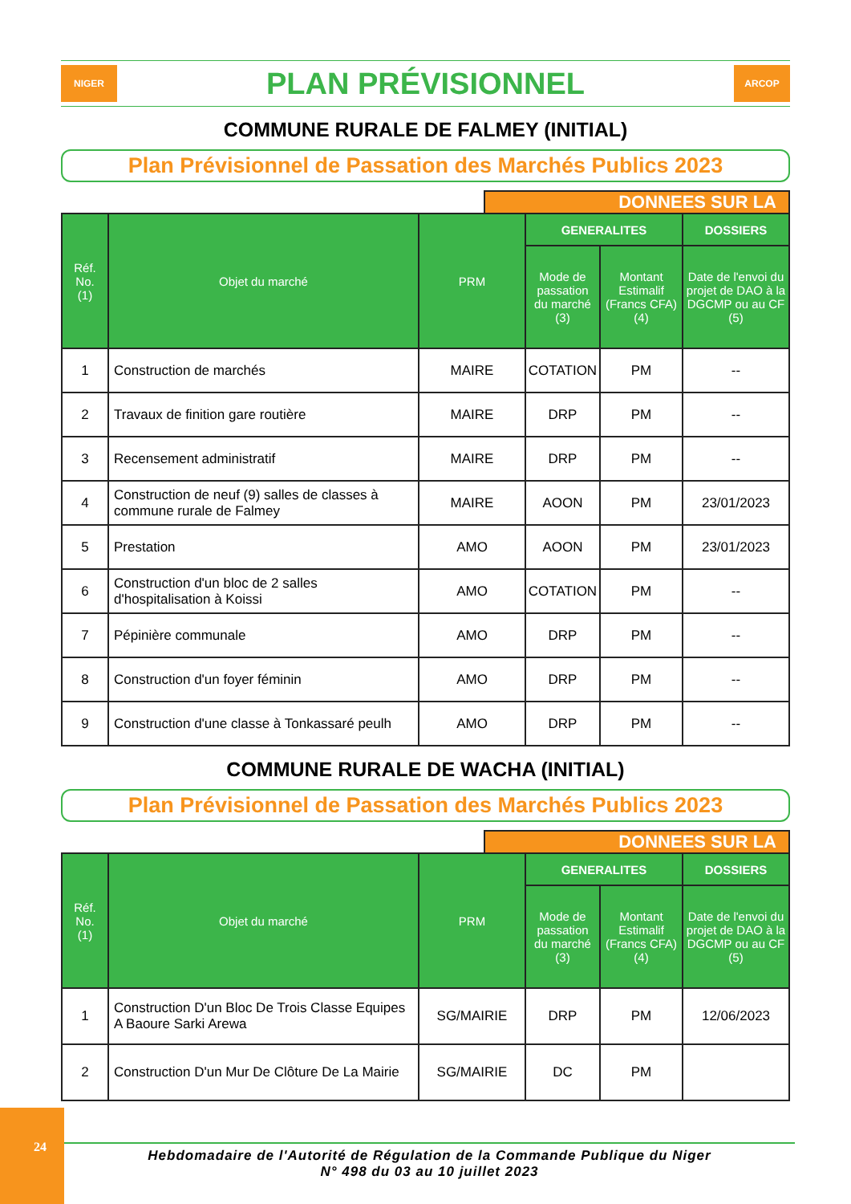NIGER
PLAN PRÉVISIONNEL
ARCOP
COMMUNE RURALE DE FALMEY (INITIAL)
Plan Prévisionnel de Passation des Marchés Publics 2023
DONNEES SUR LA
| Réf. No. (1) | Objet du marché | PRM | GENERALITES | | DOSSIERS |
| --- | --- | --- | --- | --- | --- |
| | | | Mode de passation du marché (3) | Montant Estimalif (Francs CFA) (4) | Date de l'envoi du projet de DAO à la DGCMP ou au CF (5) |
| 1 | Construction de marchés | MAIRE | COTATION | PM | -- |
| 2 | Travaux de finition gare routière | MAIRE | DRP | PM | -- |
| 3 | Recensement administratif | MAIRE | DRP | PM | -- |
| 4 | Construction de neuf (9) salles de classes à commune rurale de Falmey | MAIRE | AOON | PM | 23/01/2023 |
| 5 | Prestation | AMO | AOON | PM | 23/01/2023 |
| 6 | Construction d'un bloc de 2 salles d'hospitalisation à Koissi | AMO | COTATION | PM | -- |
| 7 | Pépinière communale | AMO | DRP | PM | -- |
| 8 | Construction d'un foyer féminin | AMO | DRP | PM | -- |
| 9 | Construction d'une classe à Tonkassaré peulh | AMO | DRP | PM | -- |
COMMUNE RURALE DE WACHA (INITIAL)
Plan Prévisionnel de Passation des Marchés Publics 2023
DONNEES SUR LA
| Réf. No. (1) | Objet du marché | PRM | GENERALITES | | DOSSIERS |
| --- | --- | --- | --- | --- | --- |
| | | | Mode de passation du marché (3) | Montant Estimalif (Francs CFA) (4) | Date de l'envoi du projet de DAO à la DGCMP ou au CF (5) |
| 1 | Construction D'un Bloc De Trois Classe Equipes A Baoure Sarki Arewa | SG/MAIRIE | DRP | PM | 12/06/2023 |
| 2 | Construction D'un Mur De Clôture De La Mairie | SG/MAIRIE | DC | PM | |
24
Hebdomadaire de l'Autorité de Régulation de la Commande Publique du Niger
N° 498 du 03 au 10 juillet 2023